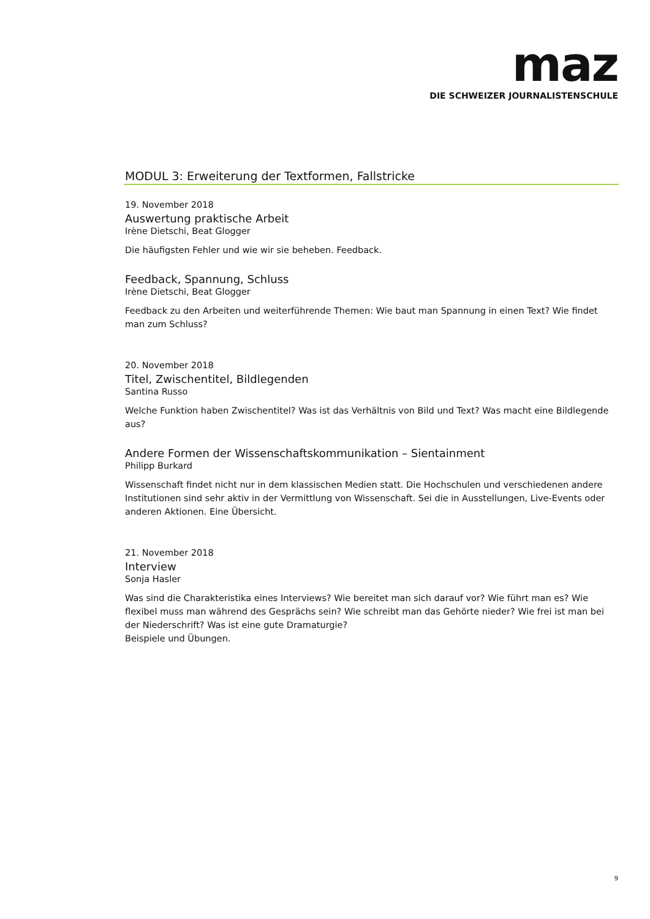maz
DIE SCHWEIZER JOURNALISTENSCHULE
MODUL 3: Erweiterung der Textformen, Fallstricke
19. November 2018
Auswertung praktische Arbeit
Irène Dietschi, Beat Glogger
Die häufigsten Fehler und wie wir sie beheben. Feedback.
Feedback, Spannung, Schluss
Irène Dietschi, Beat Glogger
Feedback zu den Arbeiten und weiterführende Themen: Wie baut man Spannung in einen Text? Wie findet man zum Schluss?
20. November 2018
Titel, Zwischentitel, Bildlegenden
Santina Russo
Welche Funktion haben Zwischentitel? Was ist das Verhältnis von Bild und Text? Was macht eine Bildlegende aus?
Andere Formen der Wissenschaftskommunikation – Sientainment
Philipp Burkard
Wissenschaft findet nicht nur in dem klassischen Medien statt. Die Hochschulen und verschiedenen andere Institutionen sind sehr aktiv in der Vermittlung von Wissenschaft. Sei die in Ausstellungen, Live-Events oder anderen Aktionen. Eine Übersicht.
21. November 2018
Interview
Sonja Hasler
Was sind die Charakteristika eines Interviews? Wie bereitet man sich darauf vor? Wie führt man es? Wie flexibel muss man während des Gesprächs sein? Wie schreibt man das Gehörte nieder? Wie frei ist man bei der Niederschrift? Was ist eine gute Dramaturgie?
Beispiele und Übungen.
9